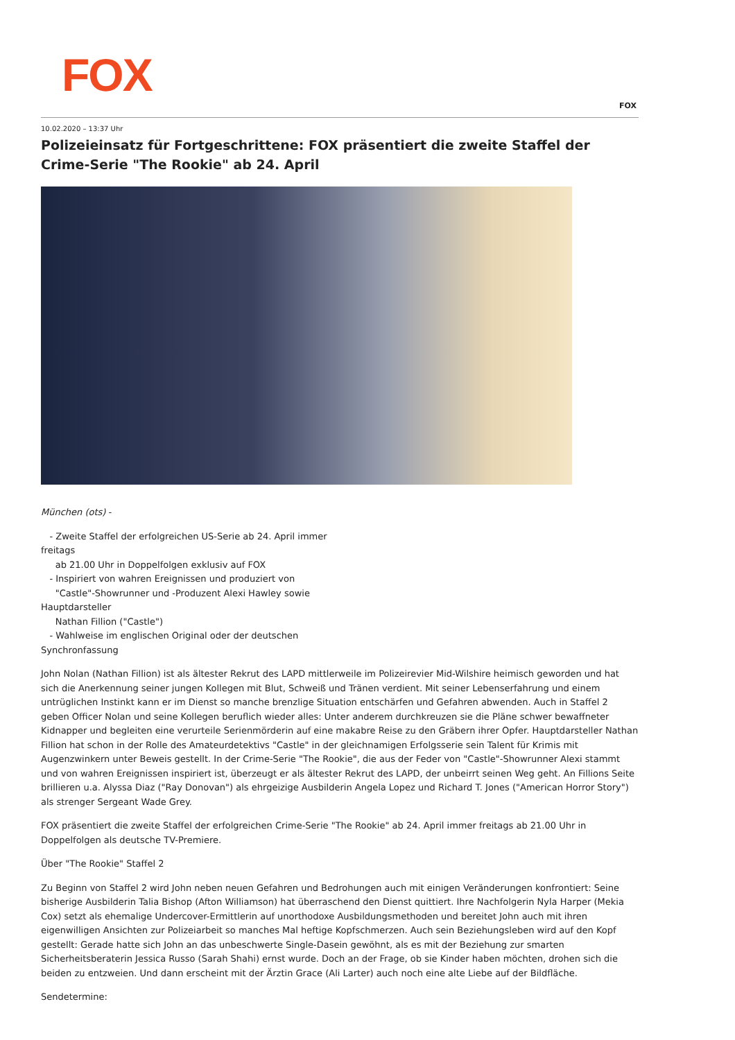FOX
FOX
10.02.2020 – 13:37 Uhr
Polizeieinsatz für Fortgeschrittene: FOX präsentiert die zweite Staffel der Crime-Serie "The Rookie" ab 24. April
München (ots) -
- Zweite Staffel der erfolgreichen US-Serie ab 24. April immer freitags ab 21.00 Uhr in Doppelfolgen exklusiv auf FOX - Inspiriert von wahren Ereignissen und produziert von "Castle"-Showrunner und -Produzent Alexi Hawley sowie Hauptdarsteller Nathan Fillion ("Castle") - Wahlweise im englischen Original oder der deutschen Synchronfassung
John Nolan (Nathan Fillion) ist als ältester Rekrut des LAPD mittlerweile im Polizeirevier Mid-Wilshire heimisch geworden und hat sich die Anerkennung seiner jungen Kollegen mit Blut, Schweiß und Tränen verdient. Mit seiner Lebenserfahrung und einem untrüglichen Instinkt kann er im Dienst so manche brenzlige Situation entschärfen und Gefahren abwenden. Auch in Staffel 2 geben Officer Nolan und seine Kollegen beruflich wieder alles: Unter anderem durchkreuzen sie die Pläne schwer bewaffneter Kidnapper und begleiten eine verurteile Serienmörderin auf eine makabre Reise zu den Gräbern ihrer Opfer. Hauptdarsteller Nathan Fillion hat schon in der Rolle des Amateurdetektivs "Castle" in der gleichnamigen Erfolgsserie sein Talent für Krimis mit Augenzwinkern unter Beweis gestellt. In der Crime-Serie "The Rookie", die aus der Feder von "Castle"-Showrunner Alexi stammt und von wahren Ereignissen inspiriert ist, überzeugt er als ältester Rekrut des LAPD, der unbeirrt seinen Weg geht. An Fillions Seite brillieren u.a. Alyssa Diaz ("Ray Donovan") als ehrgeizige Ausbilderin Angela Lopez und Richard T. Jones ("American Horror Story") als strenger Sergeant Wade Grey.
FOX präsentiert die zweite Staffel der erfolgreichen Crime-Serie "The Rookie" ab 24. April immer freitags ab 21.00 Uhr in Doppelfolgen als deutsche TV-Premiere.
Über "The Rookie" Staffel 2
Zu Beginn von Staffel 2 wird John neben neuen Gefahren und Bedrohungen auch mit einigen Veränderungen konfrontiert: Seine bisherige Ausbilderin Talia Bishop (Afton Williamson) hat überraschend den Dienst quittiert. Ihre Nachfolgerin Nyla Harper (Mekia Cox) setzt als ehemalige Undercover-Ermittlerin auf unorthodoxe Ausbildungsmethoden und bereitet John auch mit ihren eigenwilligen Ansichten zur Polizeiarbeit so manches Mal heftige Kopfschmerzen. Auch sein Beziehungsleben wird auf den Kopf gestellt: Gerade hatte sich John an das unbeschwerte Single-Dasein gewöhnt, als es mit der Beziehung zur smarten Sicherheitsberaterin Jessica Russo (Sarah Shahi) ernst wurde. Doch an der Frage, ob sie Kinder haben möchten, drohen sich die beiden zu entzweien. Und dann erscheint mit der Ärztin Grace (Ali Larter) auch noch eine alte Liebe auf der Bildfläche.
Sendetermine: